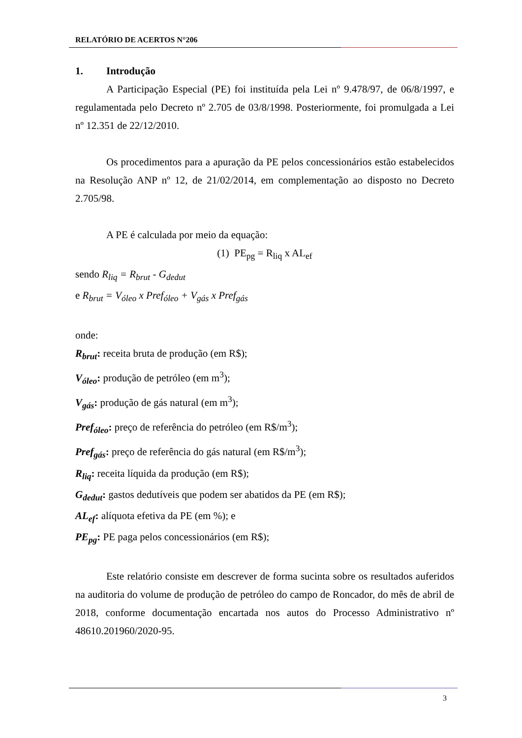RELATÓRIO DE ACERTOS N°206
1. Introdução
A Participação Especial (PE) foi instituída pela Lei nº 9.478/97, de 06/8/1997, e regulamentada pelo Decreto nº 2.705 de 03/8/1998. Posteriormente, foi promulgada a Lei nº 12.351 de 22/12/2010.
Os procedimentos para a apuração da PE pelos concessionários estão estabelecidos na Resolução ANP nº 12, de 21/02/2014, em complementação ao disposto no Decreto 2.705/98.
A PE é calculada por meio da equação:
(1) PE<sub>pg</sub> = R<sub>liq</sub> x AL<sub>ef</sub>
sendo R<sub>liq</sub> = R<sub>brut</sub> - G<sub>dedut</sub>
e R<sub>brut</sub> = V<sub>óleo</sub> x Pref<sub>óleo</sub> + V<sub>gás</sub> x Pref<sub>gás</sub>
onde:
R<sub>brut</sub>: receita bruta de produção (em R$);
V<sub>óleo</sub>: produção de petróleo (em m<sup>3</sup>);
V<sub>gás</sub>: produção de gás natural (em m<sup>3</sup>);
Pref<sub>óleo</sub>: preço de referência do petróleo (em R$/m<sup>3</sup>);
Pref<sub>gás</sub>: preço de referência do gás natural (em R$/m<sup>3</sup>);
R<sub>liq</sub>: receita líquida da produção (em R$);
G<sub>dedut</sub>: gastos dedutíveis que podem ser abatidos da PE (em R$);
AL<sub>ef</sub>: alíquota efetiva da PE (em %); e
PE<sub>pg</sub>: PE paga pelos concessionários (em R$);
Este relatório consiste em descrever de forma sucinta sobre os resultados auferidos na auditoria do volume de produção de petróleo do campo de Roncador, do mês de abril de 2018, conforme documentação encartada nos autos do Processo Administrativo nº 48610.201960/2020-95.
3